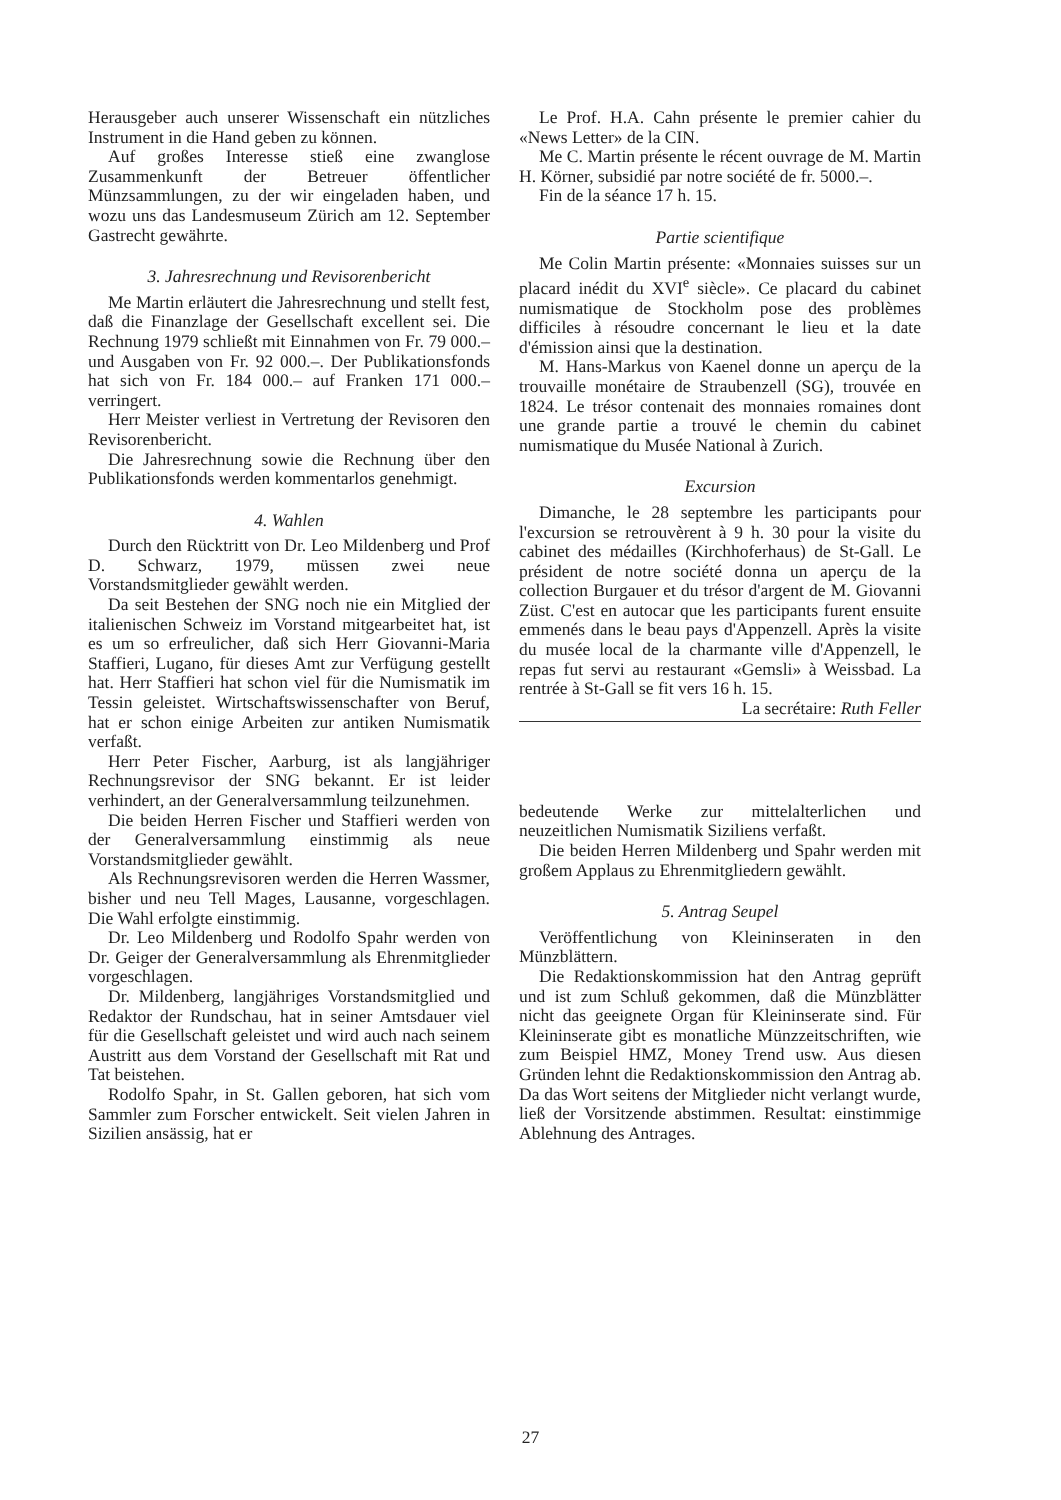Herausgeber auch unserer Wissenschaft ein nützliches Instrument in die Hand geben zu können.
Auf großes Interesse stieß eine zwanglose Zusammenkunft der Betreuer öffentlicher Münzsammlungen, zu der wir eingeladen haben, und wozu uns das Landesmuseum Zürich am 12. September Gastrecht gewährte.
3. Jahresrechnung und Revisorenbericht
Me Martin erläutert die Jahresrechnung und stellt fest, daß die Finanzlage der Gesellschaft excellent sei. Die Rechnung 1979 schließt mit Einnahmen von Fr. 79 000.– und Ausgaben von Fr. 92 000.–. Der Publikationsfonds hat sich von Fr. 184 000.– auf Franken 171 000.– verringert.
Herr Meister verliest in Vertretung der Revisoren den Revisorenbericht.
Die Jahresrechnung sowie die Rechnung über den Publikationsfonds werden kommentarlos genehmigt.
4. Wahlen
Durch den Rücktritt von Dr. Leo Mildenberg und Prof D. Schwarz, 1979, müssen zwei neue Vorstandsmitglieder gewählt werden.
Da seit Bestehen der SNG noch nie ein Mitglied der italienischen Schweiz im Vorstand mitgearbeitet hat, ist es um so erfreulicher, daß sich Herr Giovanni-Maria Staffieri, Lugano, für dieses Amt zur Verfügung gestellt hat. Herr Staffieri hat schon viel für die Numismatik im Tessin geleistet. Wirtschaftswissenschafter von Beruf, hat er schon einige Arbeiten zur antiken Numismatik verfaßt.
Herr Peter Fischer, Aarburg, ist als langjähriger Rechnungsrevisor der SNG bekannt. Er ist leider verhindert, an der Generalversammlung teilzunehmen.
Die beiden Herren Fischer und Staffieri werden von der Generalversammlung einstimmig als neue Vorstandsmitglieder gewählt.
Als Rechnungsrevisoren werden die Herren Wassmer, bisher und neu Tell Mages, Lausanne, vorgeschlagen. Die Wahl erfolgte einstimmig.
Dr. Leo Mildenberg und Rodolfo Spahr werden von Dr. Geiger der Generalversammlung als Ehrenmitglieder vorgeschlagen.
Dr. Mildenberg, langjähriges Vorstandsmitglied und Redaktor der Rundschau, hat in seiner Amtsdauer viel für die Gesellschaft geleistet und wird auch nach seinem Austritt aus dem Vorstand der Gesellschaft mit Rat und Tat beistehen.
Rodolfo Spahr, in St. Gallen geboren, hat sich vom Sammler zum Forscher entwickelt. Seit vielen Jahren in Sizilien ansässig, hat er
Le Prof. H.A. Cahn présente le premier cahier du «News Letter» de la CIN.
Me C. Martin présente le récent ouvrage de M. Martin H. Körner, subsidié par notre société de fr. 5000.–.
Fin de la séance 17 h. 15.
Partie scientifique
Me Colin Martin présente: «Monnaies suisses sur un placard inédit du XVI<sup>e</sup> siècle». Ce placard du cabinet numismatique de Stockholm pose des problèmes difficiles à résoudre concernant le lieu et la date d'émission ainsi que la destination.
M. Hans-Markus von Kaenel donne un aperçu de la trouvaille monétaire de Straubenzell (SG), trouvée en 1824. Le trésor contenait des monnaies romaines dont une grande partie a trouvé le chemin du cabinet numismatique du Musée National à Zurich.
Excursion
Dimanche, le 28 septembre les participants pour l'excursion se retrouvèrent à 9 h. 30 pour la visite du cabinet des médailles (Kirchhoferhaus) de St-Gall. Le président de notre société donna un aperçu de la collection Burgauer et du trésor d'argent de M. Giovanni Züst. C'est en autocar que les participants furent ensuite emmenés dans le beau pays d'Appenzell. Après la visite du musée local de la charmante ville d'Appenzell, le repas fut servi au restaurant «Gemsli» à Weissbad. La rentrée à St-Gall se fit vers 16 h. 15. La secrétaire: Ruth Feller
bedeutende Werke zur mittelalterlichen und neuzeitlichen Numismatik Siziliens verfaßt.
Die beiden Herren Mildenberg und Spahr werden mit großem Applaus zu Ehrenmitgliedern gewählt.
5. Antrag Seupel
Veröffentlichung von Kleininseraten in den Münzblättern.
Die Redaktionskommission hat den Antrag geprüft und ist zum Schluß gekommen, daß die Münzblätter nicht das geeignete Organ für Kleininserate sind. Für Kleininserate gibt es monatliche Münzzeitschriften, wie zum Beispiel HMZ, Money Trend usw. Aus diesen Gründen lehnt die Redaktionskommission den Antrag ab. Da das Wort seitens der Mitglieder nicht verlangt wurde, ließ der Vorsitzende abstimmen. Resultat: einstimmige Ablehnung des Antrages.
27